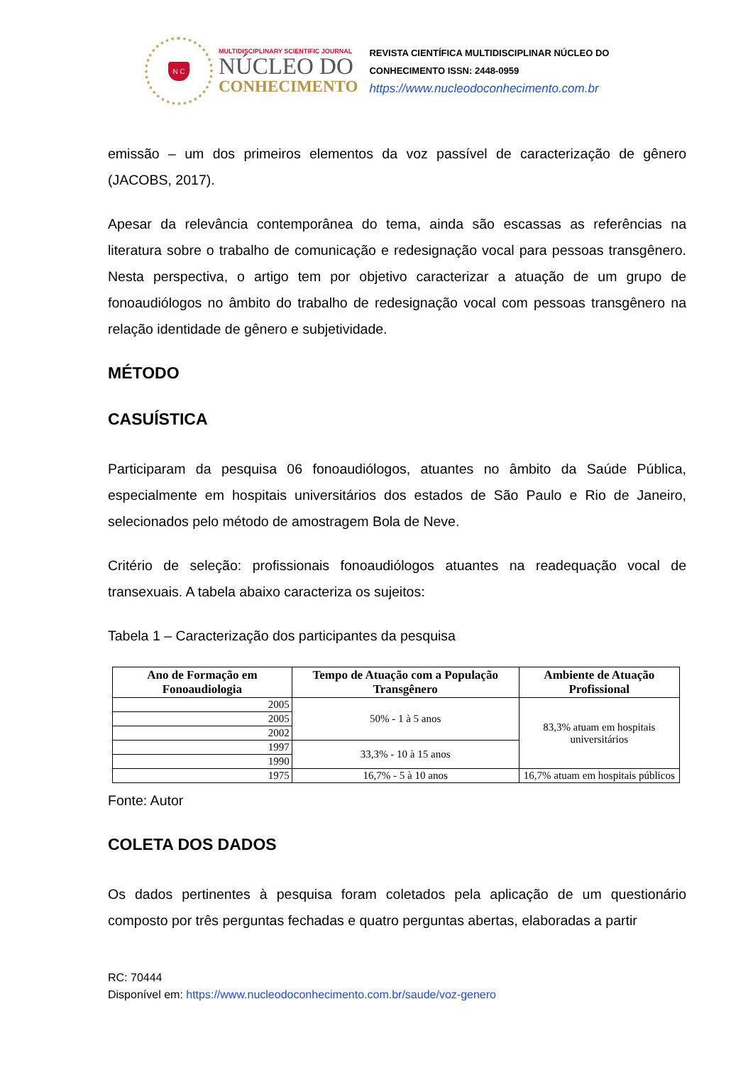N C
MULTIDISCIPLINARY SCIENTIFIC JOURNAL
NÚCLEO DO
CONHECIMENTO
REVISTA CIENTÍFICA MULTIDISCIPLINAR NÚCLEO DO
CONHECIMENTO ISSN: 2448-0959
https://www.nucleodoconhecimento.com.br
emissão – um dos primeiros elementos da voz passível de caracterização de gênero (JACOBS, 2017).
Apesar da relevância contemporânea do tema, ainda são escassas as referências na literatura sobre o trabalho de comunicação e redesignação vocal para pessoas transgênero. Nesta perspectiva, o artigo tem por objetivo caracterizar a atuação de um grupo de fonoaudiólogos no âmbito do trabalho de redesignação vocal com pessoas transgênero na relação identidade de gênero e subjetividade.
MÉTODO
CASUÍSTICA
Participaram da pesquisa 06 fonoaudiólogos, atuantes no âmbito da Saúde Pública, especialmente em hospitais universitários dos estados de São Paulo e Rio de Janeiro, selecionados pelo método de amostragem Bola de Neve.
Critério de seleção: profissionais fonoaudiólogos atuantes na readequação vocal de transexuais. A tabela abaixo caracteriza os sujeitos:
Tabela 1 – Caracterização dos participantes da pesquisa
| Ano de Formação em Fonoaudiologia | Tempo de Atuação com a População Transgênero | Ambiente de Atuação Profissional |
| --- | --- | --- |
| 2005 | 50% - 1 à 5 anos | 83,3% atuam em hospitais universitários |
| 2005 | | |
| 2002 | | |
| 1997 | 33,3% - 10 à 15 anos | |
| 1990 | | |
| 1975 | 16,7% - 5 à 10 anos | 16,7% atuam em hospitais públicos |
Fonte: Autor
COLETA DOS DADOS
Os dados pertinentes à pesquisa foram coletados pela aplicação de um questionário composto por três perguntas fechadas e quatro perguntas abertas, elaboradas a partir
RC: 70444
Disponível em: https://www.nucleodoconhecimento.com.br/saude/voz-genero